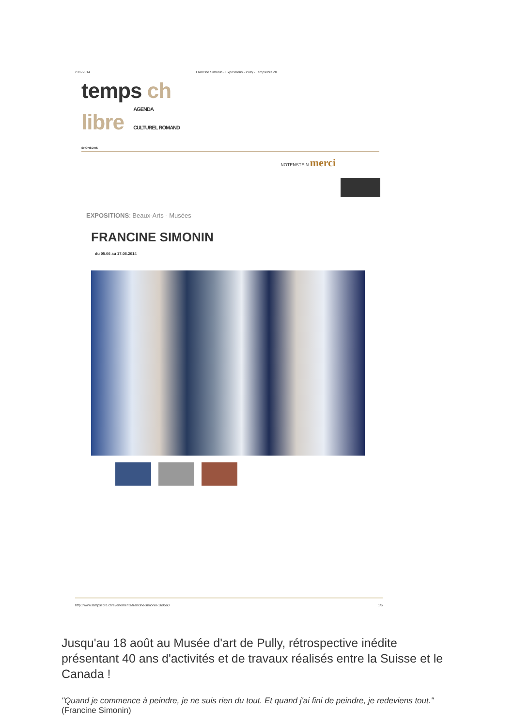23/6/2014 Francine Simonin - Expositions - Pully - Tempslibre.ch
temps ch
libre AGENDA
CULTUREL ROMAND
SPONSORS
NOTENSTEIN merci
EXPOSITIONS: Beaux-Arts - Musées
FRANCINE SIMONIN
du 05.06 au 17.08.2014
http://www.tempslibre.ch/evenements/francine-simonin-169560 1/6
Jusqu'au 18 août au Musée d'art de Pully, rétrospective inédite présentant 40 ans d'activités et de travaux réalisés entre la Suisse et le Canada !
"Quand je commence à peindre, je ne suis rien du tout. Et quand j'ai fini de peindre, je redeviens tout." (Francine Simonin)